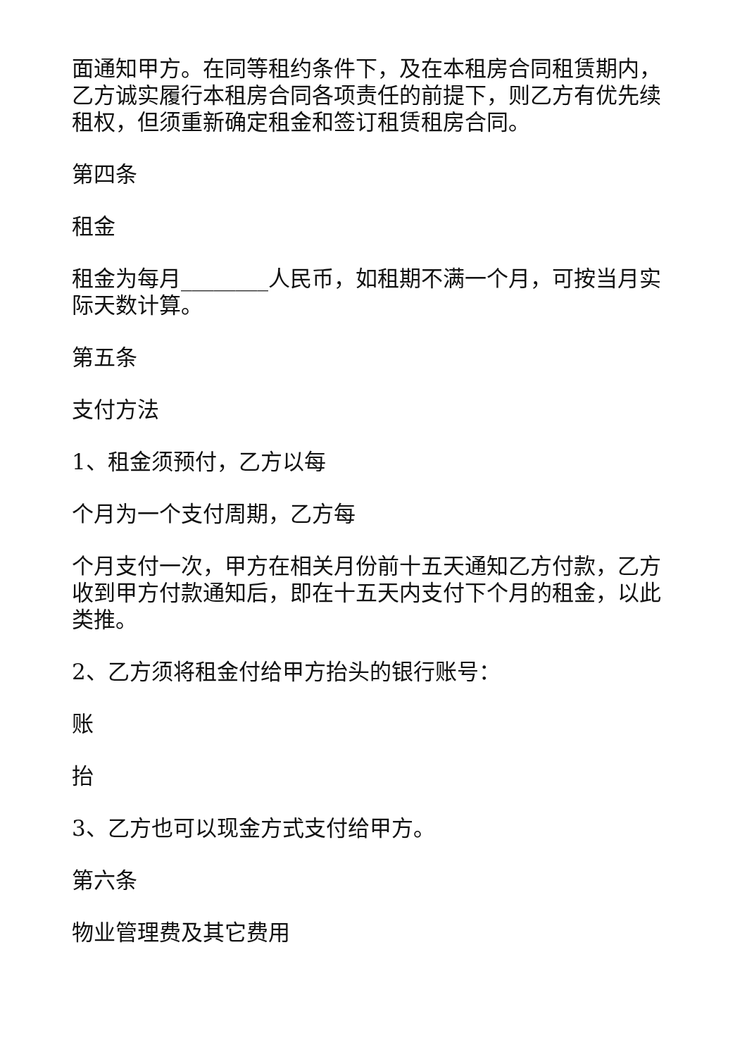面通知甲方。在同等租约条件下，及在本租房合同租赁期内，乙方诚实履行本租房合同各项责任的前提下，则乙方有优先续租权，但须重新确定租金和签订租赁租房合同。
第四条
租金
租金为每月________人民币，如租期不满一个月，可按当月实际天数计算。
第五条
支付方法
1、租金须预付，乙方以每
个月为一个支付周期，乙方每
个月支付一次，甲方在相关月份前十五天通知乙方付款，乙方收到甲方付款通知后，即在十五天内支付下个月的租金，以此类推。
2、乙方须将租金付给甲方抬头的银行账号：
账
抬
3、乙方也可以现金方式支付给甲方。
第六条
物业管理费及其它费用